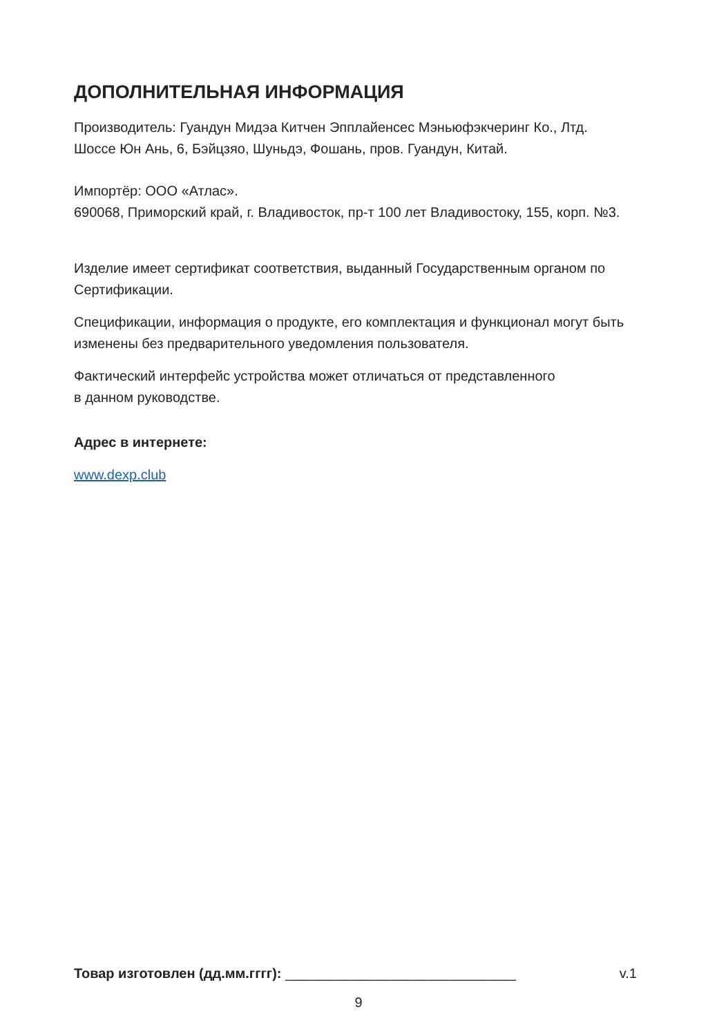ДОПОЛНИТЕЛЬНАЯ ИНФОРМАЦИЯ
Производитель: Гуандун Мидэа Китчен Эпплайенсес Мэньюфэкчеринг Ко., Лтд.
Шоссе Юн Ань, 6, Бэйцзяо, Шуньдэ, Фошань, пров. Гуандун, Китай.
Импортёр: ООО «Атлас».
690068, Приморский край, г. Владивосток, пр-т 100 лет Владивостоку, 155, корп. №3.
Изделие имеет сертификат соответствия, выданный Государственным органом по Сертификации.
Спецификации, информация о продукте, его комплектация и функционал могут быть изменены без предварительного уведомления пользователя.
Фактический интерфейс устройства может отличаться от представленного
в данном руководстве.
Адрес в интернете:
www.dexp.club
Товар изготовлен (дд.мм.гггг): ______________________________ v.1
9